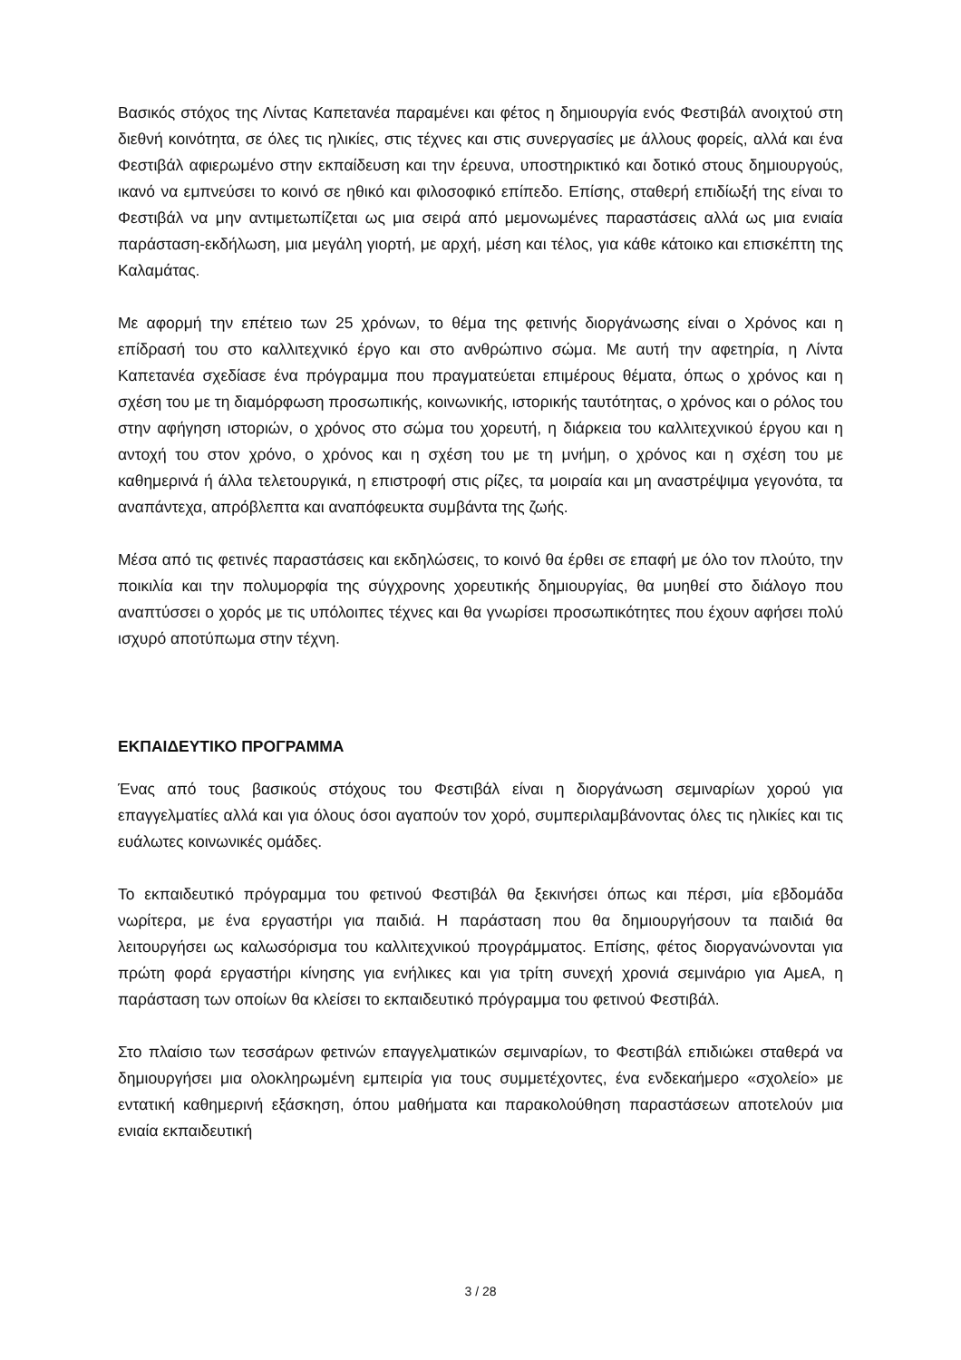Βασικός στόχος της Λίντας Καπετανέα παραμένει και φέτος η δημιουργία ενός Φεστιβάλ ανοιχτού στη διεθνή κοινότητα, σε όλες τις ηλικίες, στις τέχνες και στις συνεργασίες με άλλους φορείς, αλλά και ένα Φεστιβάλ αφιερωμένο στην εκπαίδευση και την έρευνα, υποστηρικτικό και δοτικό στους δημιουργούς, ικανό να εμπνεύσει το κοινό σε ηθικό και φιλοσοφικό επίπεδο. Επίσης, σταθερή επιδίωξή της είναι το Φεστιβάλ να μην αντιμετωπίζεται ως μια σειρά από μεμονωμένες παραστάσεις αλλά ως μια ενιαία παράσταση-εκδήλωση, μια μεγάλη γιορτή, με αρχή, μέση και τέλος, για κάθε κάτοικο και επισκέπτη της Καλαμάτας.
Με αφορμή την επέτειο των 25 χρόνων, το θέμα της φετινής διοργάνωσης είναι ο Χρόνος και η επίδρασή του στο καλλιτεχνικό έργο και στο ανθρώπινο σώμα. Με αυτή την αφετηρία, η Λίντα Καπετανέα σχεδίασε ένα πρόγραμμα που πραγματεύεται επιμέρους θέματα, όπως ο χρόνος και η σχέση του με τη διαμόρφωση προσωπικής, κοινωνικής, ιστορικής ταυτότητας, ο χρόνος και ο ρόλος του στην αφήγηση ιστοριών, ο χρόνος στο σώμα του χορευτή, η διάρκεια του καλλιτεχνικού έργου και η αντοχή του στον χρόνο, ο χρόνος και η σχέση του με τη μνήμη, ο χρόνος και η σχέση του με καθημερινά ή άλλα τελετουργικά, η επιστροφή στις ρίζες, τα μοιραία και μη αναστρέψιμα γεγονότα, τα αναπάντεχα, απρόβλεπτα και αναπόφευκτα συμβάντα της ζωής.
Μέσα από τις φετινές παραστάσεις και εκδηλώσεις, το κοινό θα έρθει σε επαφή με όλο τον πλούτο, την ποικιλία και την πολυμορφία της σύγχρονης χορευτικής δημιουργίας, θα μυηθεί στο διάλογο που αναπτύσσει ο χορός με τις υπόλοιπες τέχνες και θα γνωρίσει προσωπικότητες που έχουν αφήσει πολύ ισχυρό αποτύπωμα στην τέχνη.
ΕΚΠΑΙΔΕΥΤΙΚΟ ΠΡΟΓΡΑΜΜΑ
Ένας από τους βασικούς στόχους του Φεστιβάλ είναι η διοργάνωση σεμιναρίων χορού για επαγγελματίες αλλά και για όλους όσοι αγαπούν τον χορό, συμπεριλαμβάνοντας όλες τις ηλικίες και τις ευάλωτες κοινωνικές ομάδες.
Το εκπαιδευτικό πρόγραμμα του φετινού Φεστιβάλ θα ξεκινήσει όπως και πέρσι, μία εβδομάδα νωρίτερα, με ένα εργαστήρι για παιδιά. Η παράσταση που θα δημιουργήσουν τα παιδιά θα λειτουργήσει ως καλωσόρισμα του καλλιτεχνικού προγράμματος. Επίσης, φέτος διοργανώνονται για πρώτη φορά εργαστήρι κίνησης για ενήλικες και για τρίτη συνεχή χρονιά σεμινάριο για ΑμεΑ, η παράσταση των οποίων θα κλείσει το εκπαιδευτικό πρόγραμμα του φετινού Φεστιβάλ.
Στο πλαίσιο των τεσσάρων φετινών επαγγελματικών σεμιναρίων, το Φεστιβάλ επιδιώκει σταθερά να δημιουργήσει μια ολοκληρωμένη εμπειρία για τους συμμετέχοντες, ένα ενδεκαήμερο «σχολείο» με εντατική καθημερινή εξάσκηση, όπου μαθήματα και παρακολούθηση παραστάσεων αποτελούν μια ενιαία εκπαιδευτική
3 / 28